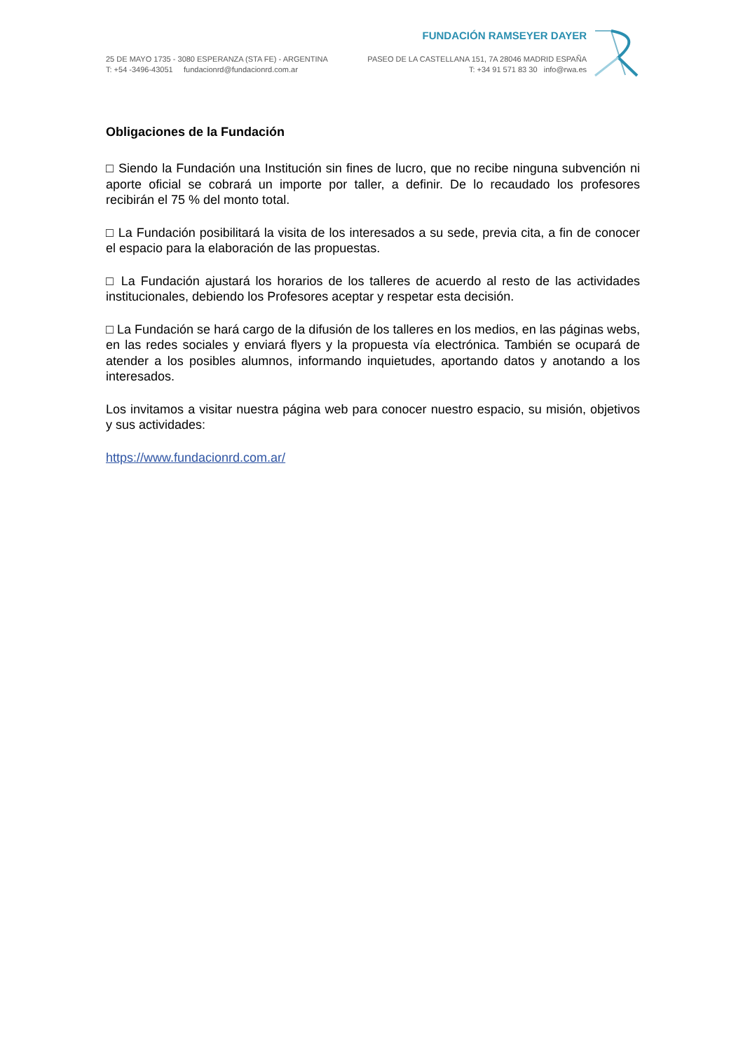FUNDACIÓN RAMSEYER DAYER
25 DE MAYO 1735 - 3080 ESPERANZA (STA FE) - ARGENTINA PASEO DE LA CASTELLANA 151, 7A 28046 MADRID ESPAÑA
T: +54 -3496-43051 fundacionrd@fundacionrd.com.ar T: +34 91 571 83 30 info@rwa.es
Obligaciones de la Fundación
□ Siendo la Fundación una Institución sin fines de lucro, que no recibe ninguna subvención ni aporte oficial se cobrará un importe por taller, a definir. De lo recaudado los profesores recibirán el 75 % del monto total.
□ La Fundación posibilitará la visita de los interesados a su sede, previa cita, a fin de conocer el espacio para la elaboración de las propuestas.
□ La Fundación ajustará los horarios de los talleres de acuerdo al resto de las actividades institucionales, debiendo los Profesores aceptar y respetar esta decisión.
□ La Fundación se hará cargo de la difusión de los talleres en los medios, en las páginas webs, en las redes sociales y enviará flyers y la propuesta vía electrónica. También se ocupará de atender a los posibles alumnos, informando inquietudes, aportando datos y anotando a los interesados.
Los invitamos a visitar nuestra página web para conocer nuestro espacio, su misión, objetivos y sus actividades:
https://www.fundacionrd.com.ar/